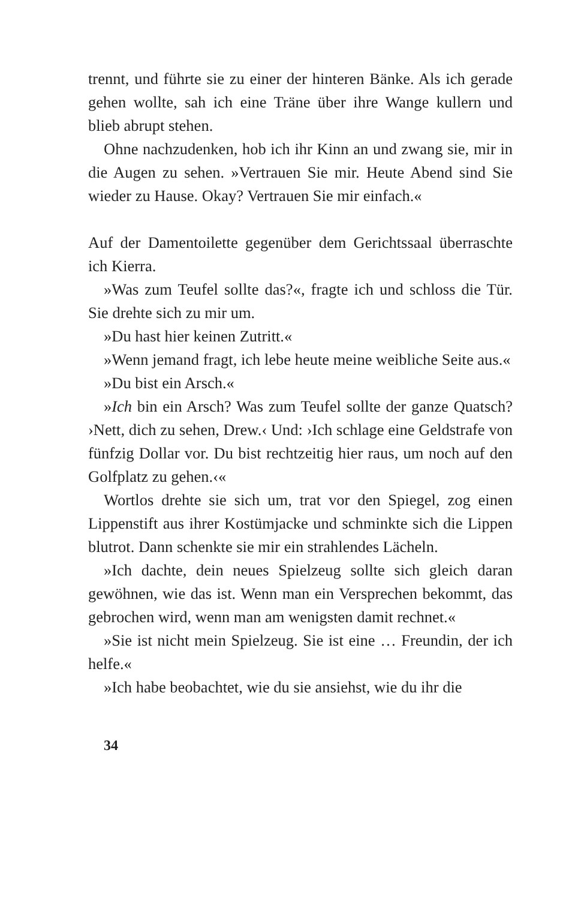trennt, und führte sie zu einer der hinteren Bänke. Als ich gerade gehen wollte, sah ich eine Träne über ihre Wange kullern und blieb abrupt stehen.
Ohne nachzudenken, hob ich ihr Kinn an und zwang sie, mir in die Augen zu sehen. »Vertrauen Sie mir. Heute Abend sind Sie wieder zu Hause. Okay? Vertrauen Sie mir einfach.«
Auf der Damentoilette gegenüber dem Gerichtssaal überraschte ich Kierra.
»Was zum Teufel sollte das?«, fragte ich und schloss die Tür. Sie drehte sich zu mir um.
»Du hast hier keinen Zutritt.«
»Wenn jemand fragt, ich lebe heute meine weibliche Seite aus.«
»Du bist ein Arsch.«
»Ich bin ein Arsch? Was zum Teufel sollte der ganze Quatsch? ›Nett, dich zu sehen, Drew.‹ Und: ›Ich schlage eine Geldstrafe von fünfzig Dollar vor. Du bist rechtzeitig hier raus, um noch auf den Golfplatz zu gehen.‹«
Wortlos drehte sie sich um, trat vor den Spiegel, zog einen Lippenstift aus ihrer Kostümjacke und schminkte sich die Lippen blutrot. Dann schenkte sie mir ein strahlendes Lächeln.
»Ich dachte, dein neues Spielzeug sollte sich gleich daran gewöhnen, wie das ist. Wenn man ein Versprechen bekommt, das gebrochen wird, wenn man am wenigsten damit rechnet.«
»Sie ist nicht mein Spielzeug. Sie ist eine … Freundin, der ich helfe.«
»Ich habe beobachtet, wie du sie ansiehst, wie du ihr die
34